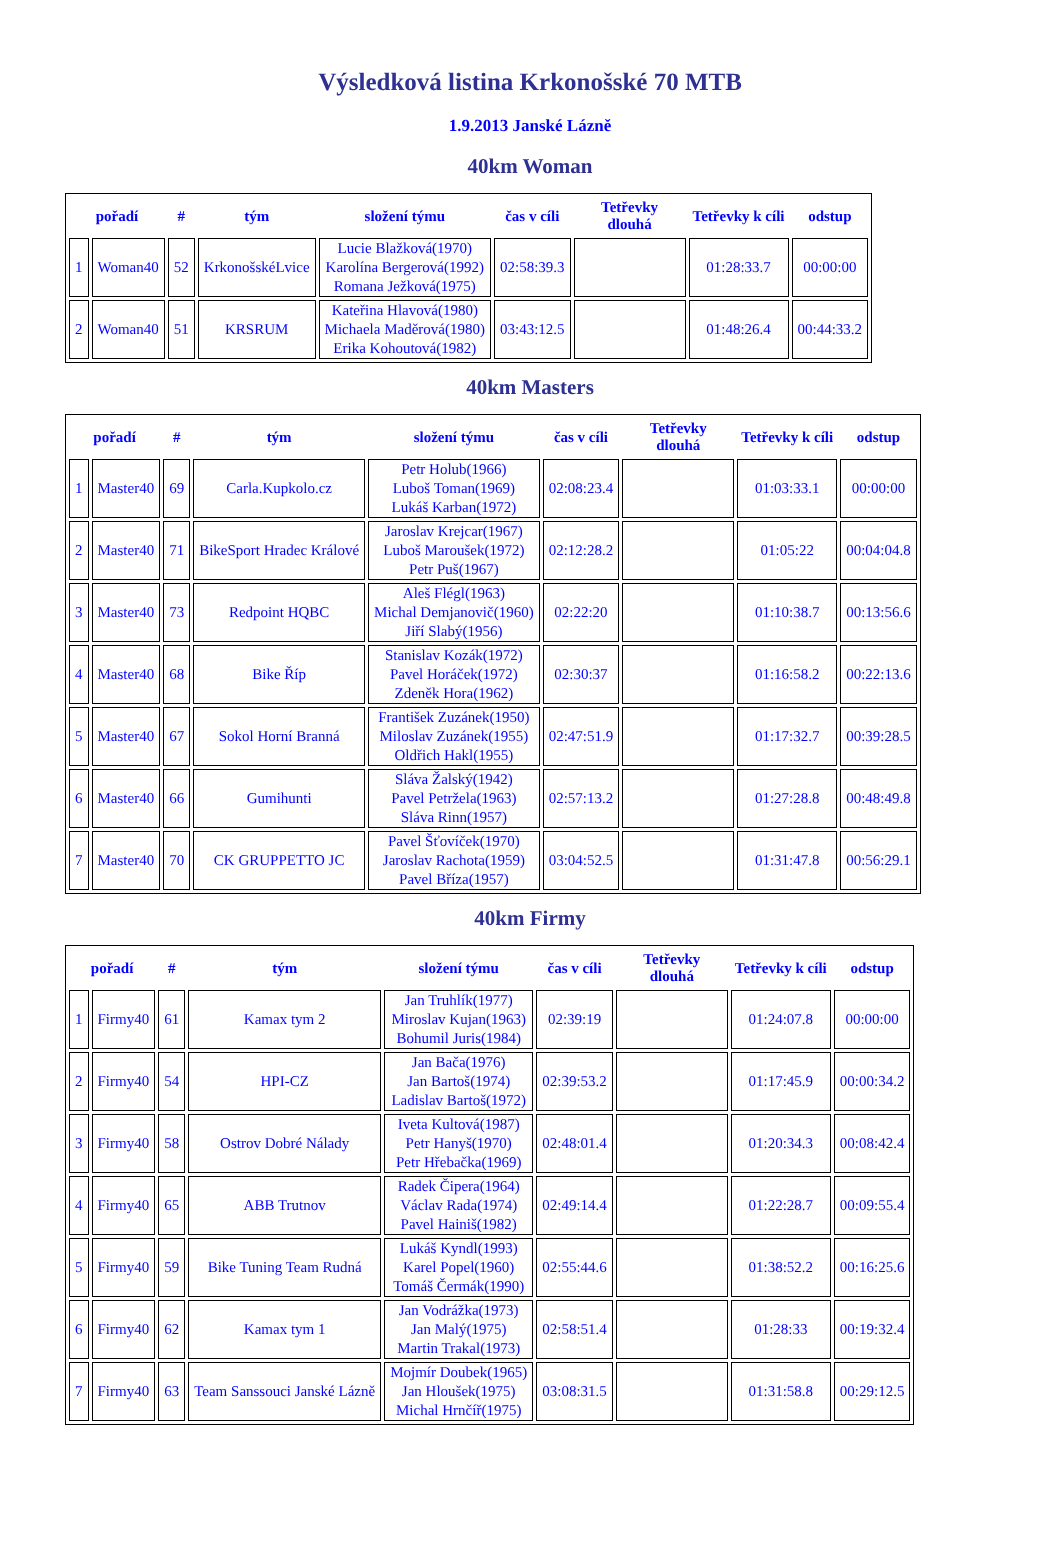Výsledková listina Krkonošské 70 MTB
1.9.2013 Janské Lázně
40km Woman
| pořadí | | # | tým | složení týmu | čas v cíli | Tetřevky dlouhá | Tetřevky k cíli | odstup |
| --- | --- | --- | --- | --- | --- | --- | --- | --- |
| 1 | Woman40 | 52 | KrkonošskéLvice | Lucie Blažková(1970) Karolína Bergerová(1992) Romana Ježková(1975) | 02:58:39.3 | | 01:28:33.7 | 00:00:00 |
| 2 | Woman40 | 51 | KRSRUM | Kateřina Hlavová(1980) Michaela Maděrová(1980) Erika Kohoutová(1982) | 03:43:12.5 | | 01:48:26.4 | 00:44:33.2 |
40km Masters
| pořadí | | # | tým | složení týmu | čas v cíli | Tetřevky dlouhá | Tetřevky k cíli | odstup |
| --- | --- | --- | --- | --- | --- | --- | --- | --- |
| 1 | Master40 | 69 | Carla.Kupkolo.cz | Petr Holub(1966) Luboš Toman(1969) Lukáš Karban(1972) | 02:08:23.4 | | 01:03:33.1 | 00:00:00 |
| 2 | Master40 | 71 | BikeSport Hradec Králové | Jaroslav Krejcar(1967) Luboš Maroušek(1972) Petr Puš(1967) | 02:12:28.2 | | 01:05:22 | 00:04:04.8 |
| 3 | Master40 | 73 | Redpoint HQBC | Aleš Flégl(1963) Michal Demjanovič(1960) Jiří Slabý(1956) | 02:22:20 | | 01:10:38.7 | 00:13:56.6 |
| 4 | Master40 | 68 | Bike Říp | Stanislav Kozák(1972) Pavel Horáček(1972) Zdeněk Hora(1962) | 02:30:37 | | 01:16:58.2 | 00:22:13.6 |
| 5 | Master40 | 67 | Sokol Horní Branná | František Zuzánek(1950) Miloslav Zuzánek(1955) Oldřich Hakl(1955) | 02:47:51.9 | | 01:17:32.7 | 00:39:28.5 |
| 6 | Master40 | 66 | Gumihunti | Sláva Žalský(1942) Pavel Petržela(1963) Sláva Rinn(1957) | 02:57:13.2 | | 01:27:28.8 | 00:48:49.8 |
| 7 | Master40 | 70 | CK GRUPPETTO JC | Pavel Šťovíček(1970) Jaroslav Rachota(1959) Pavel Bříza(1957) | 03:04:52.5 | | 01:31:47.8 | 00:56:29.1 |
40km Firmy
| pořadí | | # | tým | složení týmu | čas v cíli | Tetřevky dlouhá | Tetřevky k cíli | odstup |
| --- | --- | --- | --- | --- | --- | --- | --- | --- |
| 1 | Firmy40 | 61 | Kamax tym 2 | Jan Truhlík(1977) Miroslav Kujan(1963) Bohumil Juris(1984) | 02:39:19 | | 01:24:07.8 | 00:00:00 |
| 2 | Firmy40 | 54 | HPI-CZ | Jan Bača(1976) Jan Bartoš(1974) Ladislav Bartoš(1972) | 02:39:53.2 | | 01:17:45.9 | 00:00:34.2 |
| 3 | Firmy40 | 58 | Ostrov Dobré Nálady | Iveta Kultová(1987) Petr Hanyš(1970) Petr Hřebačka(1969) | 02:48:01.4 | | 01:20:34.3 | 00:08:42.4 |
| 4 | Firmy40 | 65 | ABB Trutnov | Radek Čipera(1964) Václav Rada(1974) Pavel Hainiš(1982) | 02:49:14.4 | | 01:22:28.7 | 00:09:55.4 |
| 5 | Firmy40 | 59 | Bike Tuning Team Rudná | Lukáš Kyndl(1993) Karel Popel(1960) Tomáš Čermák(1990) | 02:55:44.6 | | 01:38:52.2 | 00:16:25.6 |
| 6 | Firmy40 | 62 | Kamax tym 1 | Jan Vodrážka(1973) Jan Malý(1975) Martin Trakal(1973) | 02:58:51.4 | | 01:28:33 | 00:19:32.4 |
| 7 | Firmy40 | 63 | Team Sanssouci Janské Lázně | Mojmír Doubek(1965) Jan Hloušek(1975) Michal Hrnčíř(1975) | 03:08:31.5 | | 01:31:58.8 | 00:29:12.5 |